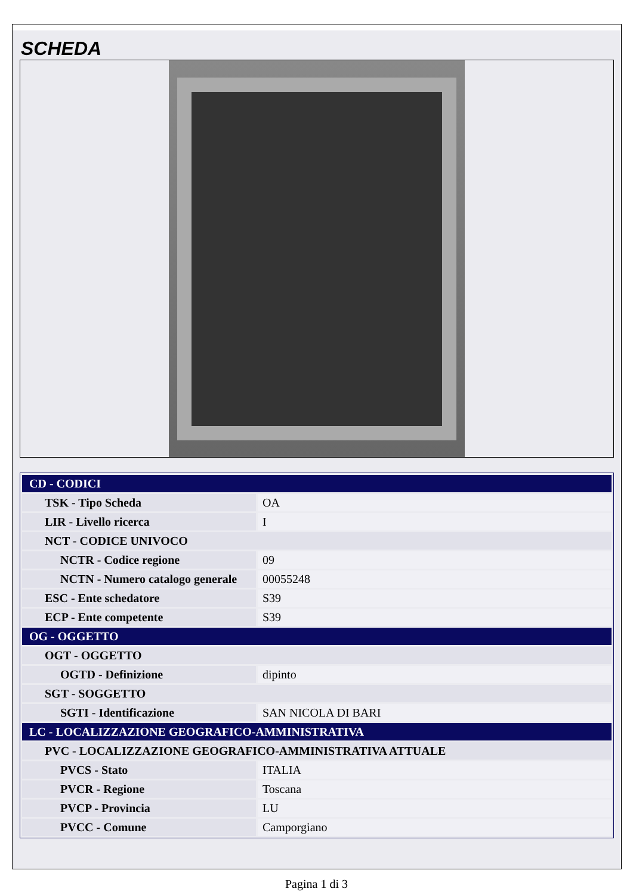SCHEDA
| CD - CODICI | |
| TSK - Tipo Scheda | OA |
| LIR - Livello ricerca | I |
| NCT - CODICE UNIVOCO | |
| NCTR - Codice regione | 09 |
| NCTN - Numero catalogo generale | 00055248 |
| ESC - Ente schedatore | S39 |
| ECP - Ente competente | S39 |
| OG - OGGETTO | |
| OGT - OGGETTO | |
| OGTD - Definizione | dipinto |
| SGT - SOGGETTO | |
| SGTI - Identificazione | SAN NICOLA DI BARI |
| LC - LOCALIZZAZIONE GEOGRAFICO-AMMINISTRATIVA | |
| PVC - LOCALIZZAZIONE GEOGRAFICO-AMMINISTRATIVA ATTUALE | |
| PVCS - Stato | ITALIA |
| PVCR - Regione | Toscana |
| PVCP - Provincia | LU |
| PVCC - Comune | Camporgiano |
Pagina 1 di 3